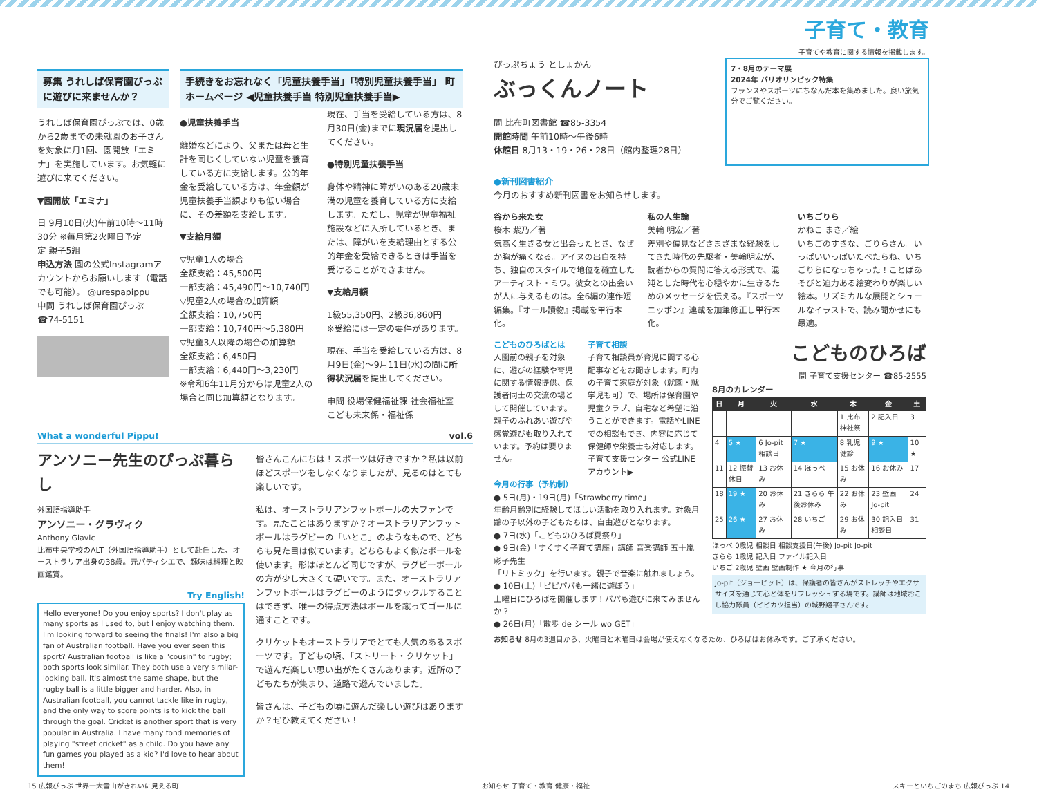募集 うれしば保育園ぴっぷに遊びに来ませんか？
うれしば保育園ぴっぷでは、0歳から2歳までの未就園のお子さんを対象に月1回、園開放「エミナ」を実施しています。お気軽に遊びに来てください。
▼園開放「エミナ」
日 9月10日(火)午前10時～11時30分 ※毎月第2火曜日予定
定 親子5組
申込方法 園の公式Instagramアカウントからお願いします（電話でも可能）。 @urespapippu
申問 うれしば保育園ぴっぷ ☎74-5151
手続きをお忘れなく「児童扶養手当」「特別児童扶養手当」 町ホームページ ◀児童扶養手当 特別児童扶養手当▶
●児童扶養手当
離婚などにより、父または母と生計を同じくしていない児童を養育している方に支給します。公的年金を受給している方は、年金額が児童扶養手当額よりも低い場合に、その差額を支給します。
▼支給月額
▽児童1人の場合
全額支給：45,500円
一部支給：45,490円～10,740円
▽児童2人の場合の加算額
全額支給：10,750円
一部支給：10,740円～5,380円
▽児童3人以降の場合の加算額
全額支給：6,450円
一部支給：6,440円～3,230円
※令和6年11月分からは児童2人の場合と同じ加算額となります。
現在、手当を受給している方は、8月30日(金)までに現況届を提出してください。
●特別児童扶養手当
身体や精神に障がいのある20歳未満の児童を養育している方に支給します。ただし、児童が児童福祉施設などに入所しているとき、または、障がいを支給理由とする公的年金を受給できるときは手当を受けることができません。
▼支給月額
1級55,350円、2級36,860円
※受給には一定の要件があります。
現在、手当を受給している方は、8月9日(金)～9月11日(水)の間に所得状況届を提出してください。
申問 役場保健福祉課 社会福祉室 こども未来係・福祉係
What a wonderful Pippu! vol.6
アンソニー先生のぴっぷ暮らし
外国語指導助手
アンソニー・グラヴィク
Anthony Glavic
比布中央学校のALT（外国語指導助手）として赴任した、オーストラリア出身の38歳。元パティシエで、趣味は料理と映画鑑賞。
Try English!
Hello everyone! Do you enjoy sports? I don't play as many sports as I used to, but I enjoy watching them. I'm looking forward to seeing the finals! I'm also a big fan of Australian football. Have you ever seen this sport? Australian football is like a "cousin" to rugby; both sports look similar. They both use a very similar-looking ball. It's almost the same shape, but the rugby ball is a little bigger and harder. Also, in Australian football, you cannot tackle like in rugby, and the only way to score points is to kick the ball through the goal. Cricket is another sport that is very popular in Australia. I have many fond memories of playing "street cricket" as a child. Do you have any fun games you played as a kid? I'd love to hear about them!
皆さんこんにちは！スポーツは好きですか？私は以前ほどスポーツをしなくなりましたが、見るのはとても楽しいです。
私は、オーストラリアンフットボールの大ファンです。見たことはありますか？オーストラリアンフットボールはラグビーの「いとこ」のようなもので、どちらも見た目は似ています。どちらもよく似たボールを使います。形はほとんど同じですが、ラグビーボールの方が少し大きくて硬いです。また、オーストラリアンフットボールはラグビーのようにタックルすることはできず、唯一の得点方法はボールを蹴ってゴールに通すことです。
クリケットもオーストラリアでとても人気のあるスポーツです。子どもの頃、「ストリート・クリケット」で遊んだ楽しい思い出がたくさんあります。近所の子どもたちが集まり、道路で遊んでいました。
皆さんは、子どもの頃に遊んだ楽しい遊びはありますか？ぜひ教えてください！
子育て・教育
子育てや教育に関する情報を掲載します。
ぴっぷちょう としょかん
ぶっくんノート
問 比布町図書館 ☎85-3354
開館時間 午前10時～午後6時
休館日 8月13・19・26・28日（館内整理28日）
7・8月のテーマ展
2024年 パリオリンピック特集
フランスやスポーツにちなんだ本を集めました。良い旅気分でご覧ください。
●新刊図書紹介
今月のおすすめ新刊図書をお知らせします。
谷から来た女
桜木 紫乃／著
気高く生きる女と出会ったとき、なぜか胸が痛くなる。アイヌの出自を持ち、独自のスタイルで地位を確立したアーティスト・ミワ。彼女との出会いが人に与えるものは。全6編の連作短編集。『オール讀物』掲載を単行本化。
私の人生論
美輪 明宏／著
差別や偏見などさまざまな経験をしてきた時代の先駆者・美輪明宏が、読者からの質問に答える形式で、混沌とした時代を心穏やかに生きるためのメッセージを伝える。『スポーツニッポン』連載を加筆修正し単行本化。
いちごりら
かねこ まき／絵
いちごのすきな、ごりらさん。いっぱいいっぱいたべたらね、いちごりらになっちゃった！ことばあそびと迫力ある絵変わりが楽しい絵本。リズミカルな展開とシュールなイラストで、読み聞かせにも最適。
こどものひろばとは
入園前の親子を対象に、遊びの経験や育児に関する情報提供、保護者同士の交流の場として開催しています。親子のふれあい遊びや感覚遊びも取り入れています。予約は要りません。
子育て相談
子育て相談員が育児に関する心配事などをお聞きします。町内の子育て家庭が対象（就園・就学児も可）で、場所は保育園や児童クラブ、自宅など希望に沿うことができます。電話やLINEでの相談もでき、内容に応じて保健師や栄養士も対応します。
子育て支援センター 公式LINEアカウント▶
今月の行事（予約制）
● 5日(月)・19日(月)「Strawberry time」
年齢月齢別に経験してほしい活動を取り入れます。対象月齢の子以外の子どもたちは、自由遊びとなります。
● 7日(水)「こどものひろば夏祭り」
● 9日(金)「すくすく子育て講座」講師 音楽講師 五十嵐彩子先生
「リトミック」を行います。親子で音楽に触れましょう。
● 10日(土)「ピピパパも一緒に遊ぼう」
土曜日にひろばを開催します！パパも遊びに来てみませんか？
● 26日(月)「散歩 de シール wo GET」
こどものひろば
問 子育て支援センター ☎85-2555
8月のカレンダー
| 日 | 月 | 火 | 水 | 木 | 金 | 土 |
| --- | --- | --- | --- | --- | --- | --- |
| | | | | 1 比布神社祭 | 2 記入日 | 3 |
| 4 | 5 ★ | 6 Jo-pit 相談日 | 7 ★ | 8 乳児健診 | 9 ★ | 10 ★ |
| 11 | 12 振替休日 | 13 お休み | 14 ほっぺ | 15 お休み | 16 お休み | 17 |
| 18 | 19 ★ | 20 お休み | 21 きらら 午後お休み | 22 お休み | 23 壁画 Jo-pit | 24 |
| 25 | 26 ★ | 27 お休み | 28 いちご | 29 お休み | 30 記入日 相談日 | 31 |
ほっぺ 0歳児 相談日 相談支援日(午後) Jo-pit Jo-pit
きらら 1歳児 記入日 ファイル記入日
いちご 2歳児 壁画 壁画制作 ★ 今月の行事
Jo-pit（ジョーピット）は、保護者の皆さんがストレッチやエクササイズを通じて心と体をリフレッシュする場です。講師は地域おこし協力隊員（ピピカツ担当）の城野翔平さんです。
お知らせ 8月の3週目から、火曜日と木曜日は会場が使えなくなるため、ひろばはお休みです。ご了承ください。
15 広報ぴっぷ 世界一大雪山がきれいに見える町 お知らせ 子育て・教育 健康・福祉 スキーといちごのまち 広報ぴっぷ 14